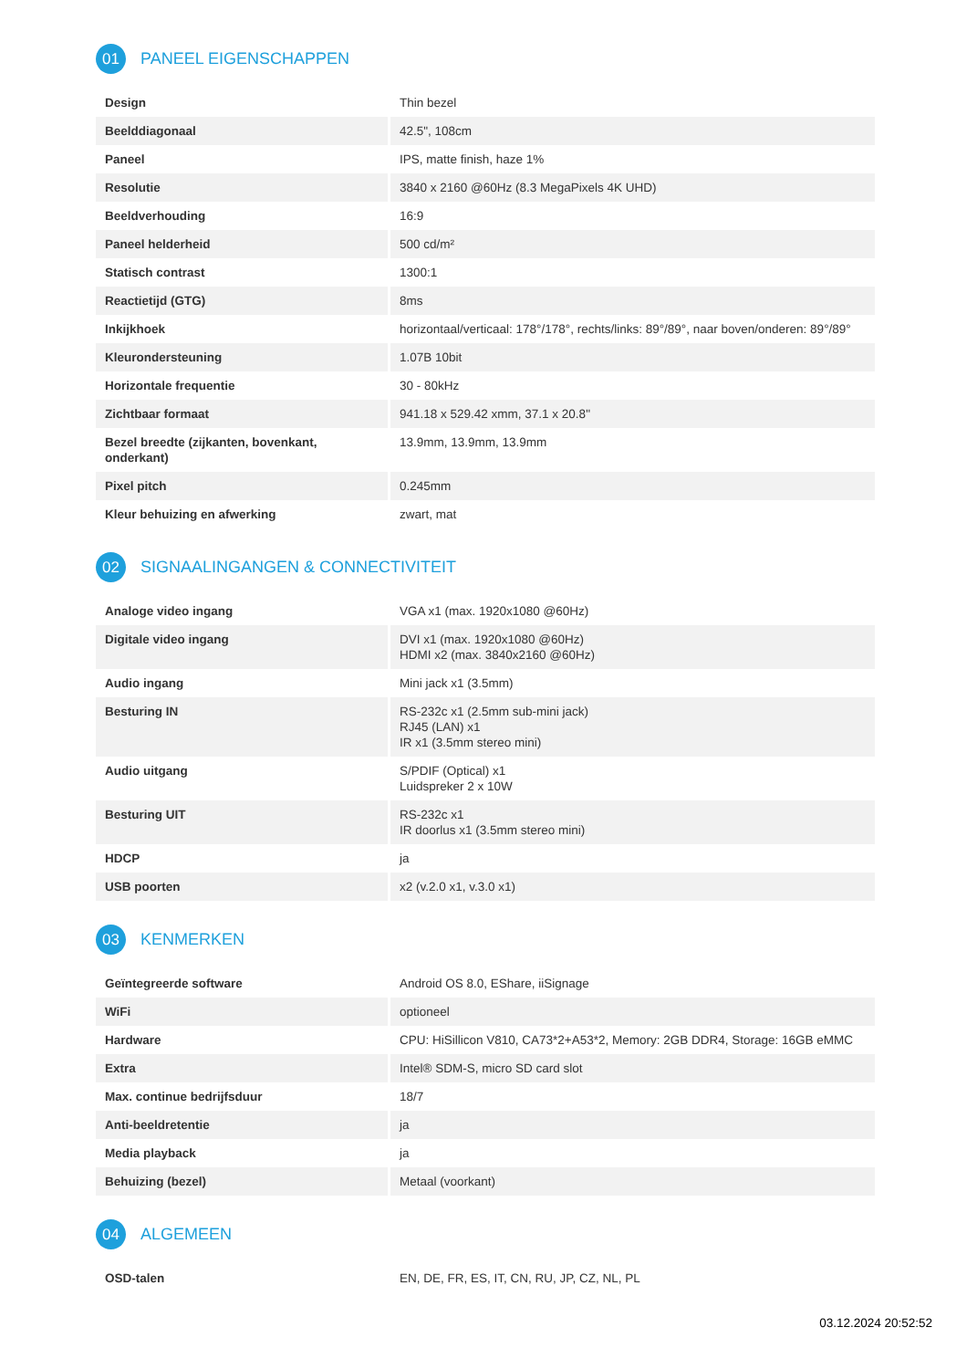01 PANEEL EIGENSCHAPPEN
| Design | Thin bezel |
| Beelddiagonaal | 42.5", 108cm |
| Paneel | IPS, matte finish, haze 1% |
| Resolutie | 3840 x 2160 @60Hz (8.3 MegaPixels 4K UHD) |
| Beeldverhouding | 16:9 |
| Paneel helderheid | 500 cd/m² |
| Statisch contrast | 1300:1 |
| Reactietijd (GTG) | 8ms |
| Inkijkhoek | horizontaal/verticaal: 178°/178°, rechts/links: 89°/89°, naar boven/onderen: 89°/89° |
| Kleurondersteuning | 1.07B 10bit |
| Horizontale frequentie | 30 - 80kHz |
| Zichtbaar formaat | 941.18 x 529.42 xmm, 37.1 x 20.8" |
| Bezel breedte (zijkanten, bovenkant, onderkant) | 13.9mm, 13.9mm, 13.9mm |
| Pixel pitch | 0.245mm |
| Kleur behuizing en afwerking | zwart, mat |
02 SIGNAALINGANGEN & CONNECTIVITEIT
| Analoge video ingang | VGA x1 (max. 1920x1080 @60Hz) |
| Digitale video ingang | DVI x1 (max. 1920x1080 @60Hz) HDMI x2 (max. 3840x2160 @60Hz) |
| Audio ingang | Mini jack x1 (3.5mm) |
| Besturing IN | RS-232c x1 (2.5mm sub-mini jack) RJ45 (LAN) x1 IR x1 (3.5mm stereo mini) |
| Audio uitgang | S/PDIF (Optical) x1 Luidspreker 2 x 10W |
| Besturing UIT | RS-232c x1 IR doorlus x1 (3.5mm stereo mini) |
| HDCP | ja |
| USB poorten | x2 (v.2.0 x1, v.3.0 x1) |
03 KENMERKEN
| Geïntegreerde software | Android OS 8.0, EShare, iiSignage |
| WiFi | optioneel |
| Hardware | CPU: HiSillicon V810, CA73*2+A53*2, Memory: 2GB DDR4, Storage: 16GB eMMC |
| Extra | Intel® SDM-S, micro SD card slot |
| Max. continue bedrijfsduur | 18/7 |
| Anti-beeldretentie | ja |
| Media playback | ja |
| Behuizing (bezel) | Metaal (voorkant) |
04 ALGEMEEN
| OSD-talen | EN, DE, FR, ES, IT, CN, RU, JP, CZ, NL, PL |
03.12.2024 20:52:52